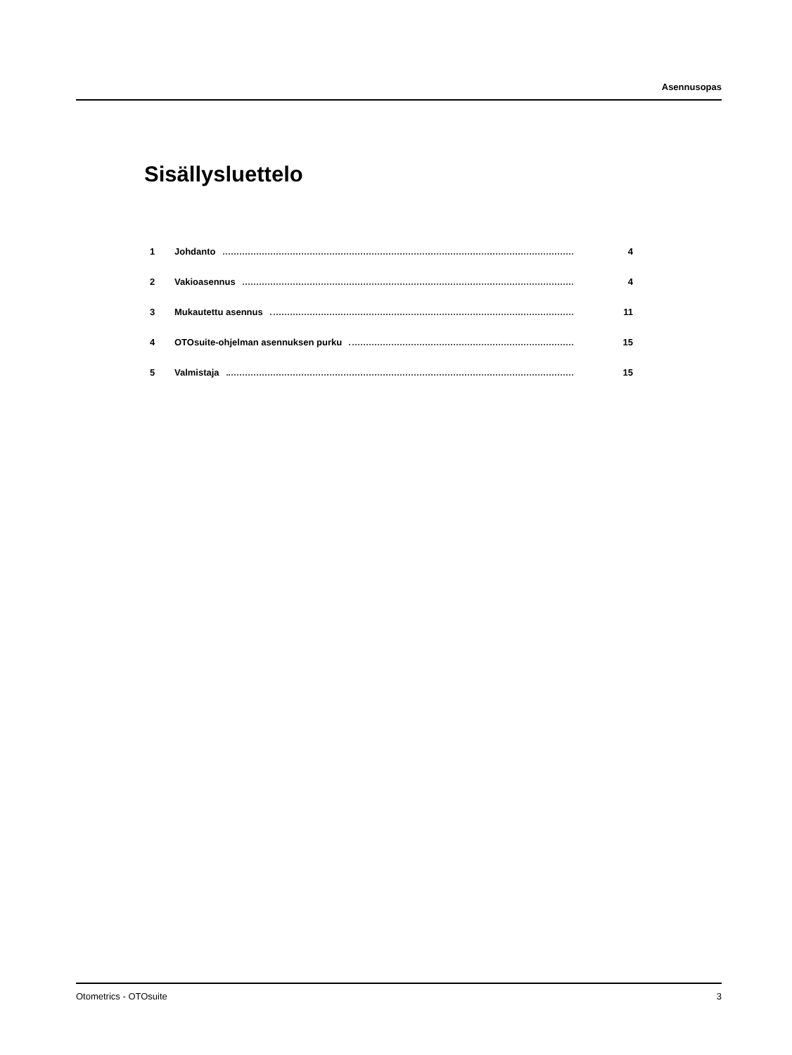Asennusopas
Sisällysluettelo
1 Johdanto 4
2 Vakioasennus 4
3 Mukautettu asennus 11
4 OTOsuite-ohjelman asennuksen purku 15
5 Valmistaja 15
Otometrics - OTOsuite 3